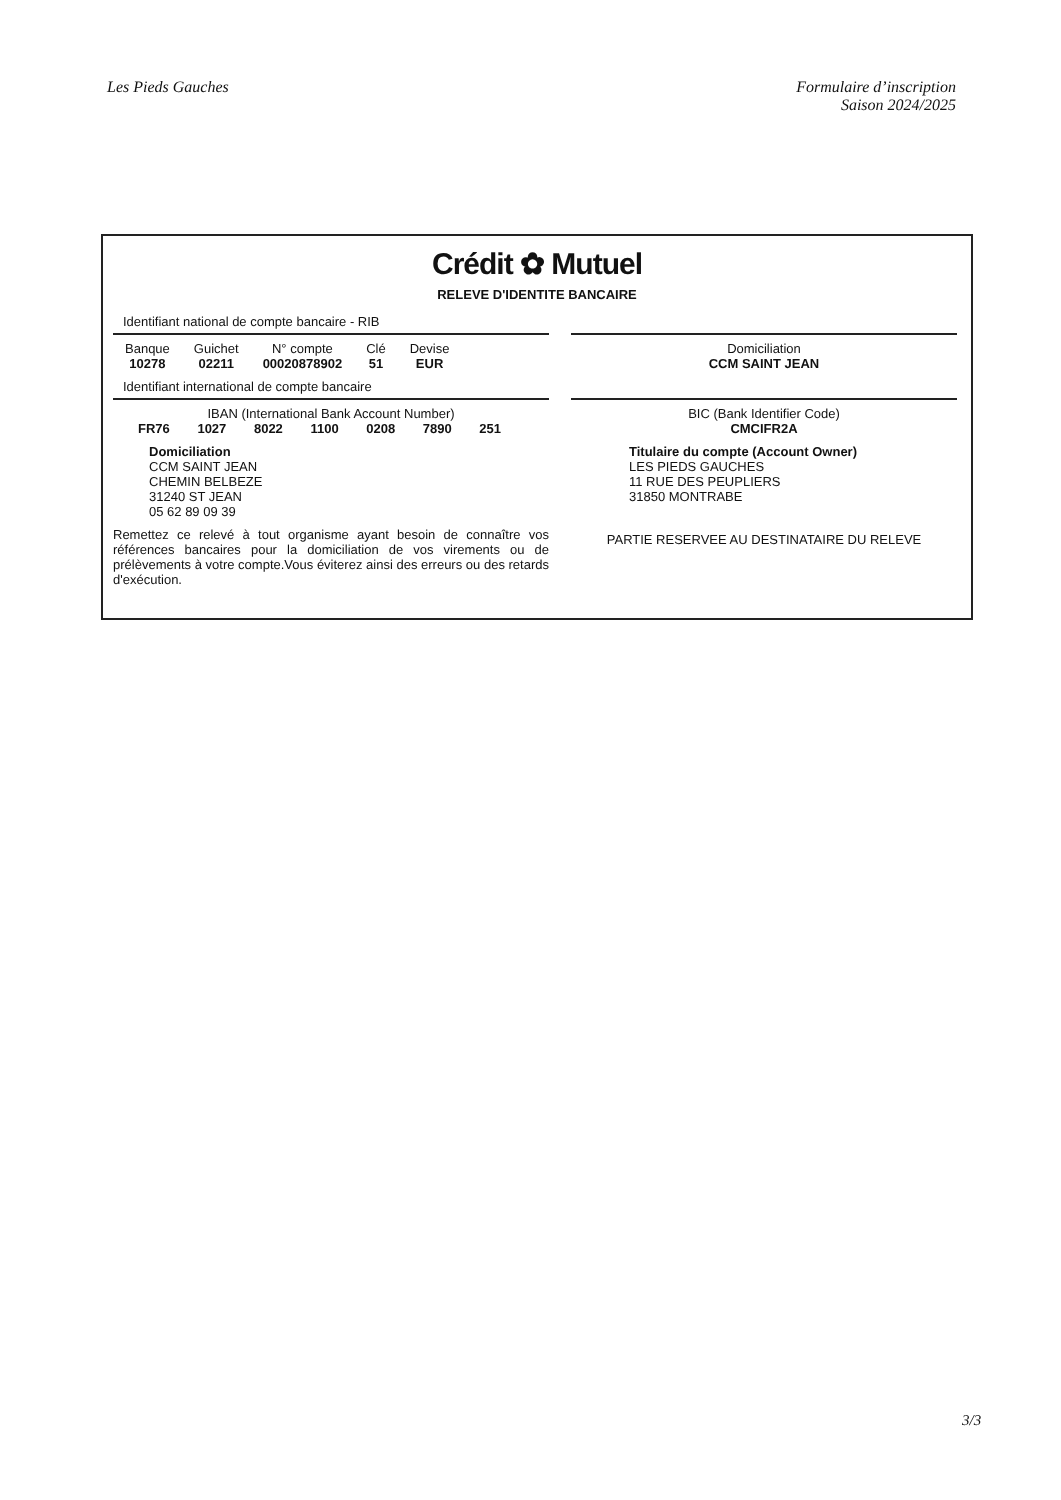Les Pieds Gauches Formulaire d’inscription
Saison 2024/2025
Crédit ✿ Mutuel
RELEVE D'IDENTITE BANCAIRE
Identifiant national de compte bancaire - RIB
| Banque | Guichet | N° compte | Clé | Devise |
| --- | --- | --- | --- | --- |
| 10278 | 02211 | 00020878902 | 51 | EUR |
Identifiant international de compte bancaire
IBAN (International Bank Account Number)
FR76 1027 8022 1100 0208 7890 251
Domiciliation
CCM SAINT JEAN
CHEMIN BELBEZE
31240 ST JEAN
05 62 89 09 39
Remettez ce relevé à tout organisme ayant besoin de connaître vos références bancaires pour la domiciliation de vos virements ou de prélèvements à votre compte.Vous éviterez ainsi des erreurs ou des retards d'exécution.
Domiciliation
CCM SAINT JEAN
BIC (Bank Identifier Code)
CMCIFR2A
Titulaire du compte (Account Owner)
LES PIEDS GAUCHES
11 RUE DES PEUPLIERS
31850 MONTRABE
PARTIE RESERVEE AU DESTINATAIRE DU RELEVE
3/3